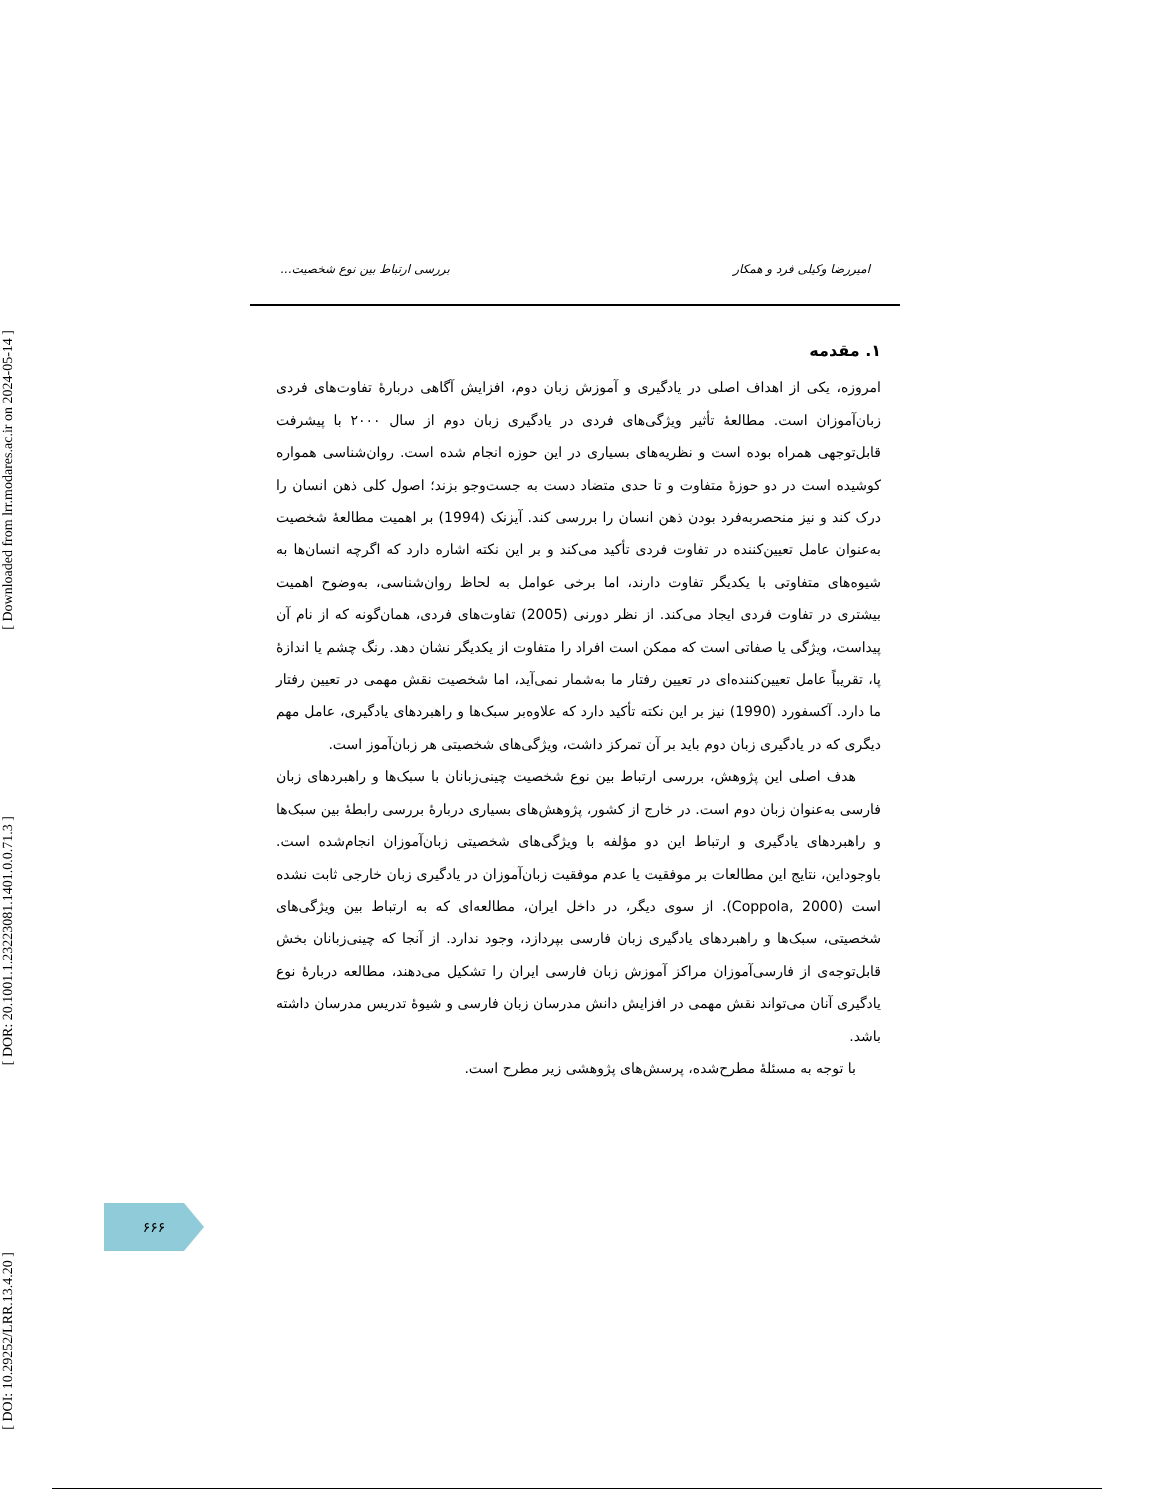[ Downloaded from lrr.modares.ac.ir on 2024-05-14 ]
[ DOR: 20.1001.1.23223081.1401.0.0.71.3 ]
[ DOI: 10.29252/LRR.13.4.20 ]
امیررضا وکیلی فرد و همکار بررسی ارتباط بین نوع شخصیت...
۱. مقدمه
امروزه، یکی از اهداف اصلی در یادگیری و آموزش زبان دوم، افزایش آگاهی دربارهٔ تفاوت‌های فردی زبان‌آموزان است. مطالعهٔ تأثیر ویژگی‌های فردی در یادگیری زبان دوم از سال ۲۰۰۰ با پیشرفت قابل‌توجهی همراه بوده است و نظریه‌های بسیاری در این حوزه انجام شده است. روان‌شناسی همواره کوشیده است در دو حوزهٔ متفاوت و تا حدی متضاد دست به جست‌وجو بزند؛ اصول کلی ذهن انسان را درک کند و نیز منحصربه‌فرد بودن ذهن انسان را بررسی کند. آیزنک (1994) بر اهمیت مطالعهٔ شخصیت به‌عنوان عامل تعیین‌کننده در تفاوت فردی تأکید می‌کند و بر این نکته اشاره دارد که اگرچه انسان‌ها به شیوه‌های متفاوتی با یکدیگر تفاوت دارند، اما برخی عوامل به لحاظ روان‌شناسی، به‌وضوح اهمیت بیشتری در تفاوت فردی ایجاد می‌کند. از نظر دورنی (2005) تفاوت‌های فردی، همان‌گونه که از نام آن پیداست، ویژگی یا صفاتی است که ممکن است افراد را متفاوت از یکدیگر نشان دهد. رنگ چشم یا اندازهٔ پا، تقریباً عامل تعیین‌کننده‌ای در تعیین رفتار ما به‌شمار نمی‌آید، اما شخصیت نقش مهمی در تعیین رفتار ما دارد. آکسفورد (1990) نیز بر این نکته تأکید دارد که علاوه‌بر سبک‌ها و راهبردهای یادگیری، عامل مهم دیگری که در یادگیری زبان دوم باید بر آن تمرکز داشت، ویژگی‌های شخصیتی هر زبان‌آموز است.
هدف اصلی این پژوهش، بررسی ارتباط بین نوع شخصیت چینی‌زبانان با سبک‌ها و راهبردهای زبان فارسی به‌عنوان زبان دوم است. در خارج از کشور، پژوهش‌های بسیاری دربارهٔ بررسی رابطهٔ بین سبک‌ها و راهبردهای یادگیری و ارتباط این دو مؤلفه با ویژگی‌های شخصیتی زبان‌آموزان انجام‌شده است. باوجوداین، نتایج این مطالعات بر موفقیت یا عدم موفقیت زبان‌آموزان در یادگیری زبان خارجی ثابت نشده است (Coppola, 2000). از سوی دیگر، در داخل ایران، مطالعه‌ای که به ارتباط بین ویژگی‌های شخصیتی، سبک‌ها و راهبردهای یادگیری زبان فارسی بپردازد، وجود ندارد. از آنجا که چینی‌زبانان بخش قابل‌توجه‌ی از فارسی‌آموزان مراکز آموزش زبان فارسی ایران را تشکیل می‌دهند، مطالعه دربارهٔ نوع یادگیری آنان می‌تواند نقش مهمی در افزایش دانش مدرسان زبان فارسی و شیوهٔ تدریس مدرسان داشته باشد.
با توجه به مسئلهٔ مطرح‌شده، پرسش‌های پژوهشی زیر مطرح است.
۶۶۶